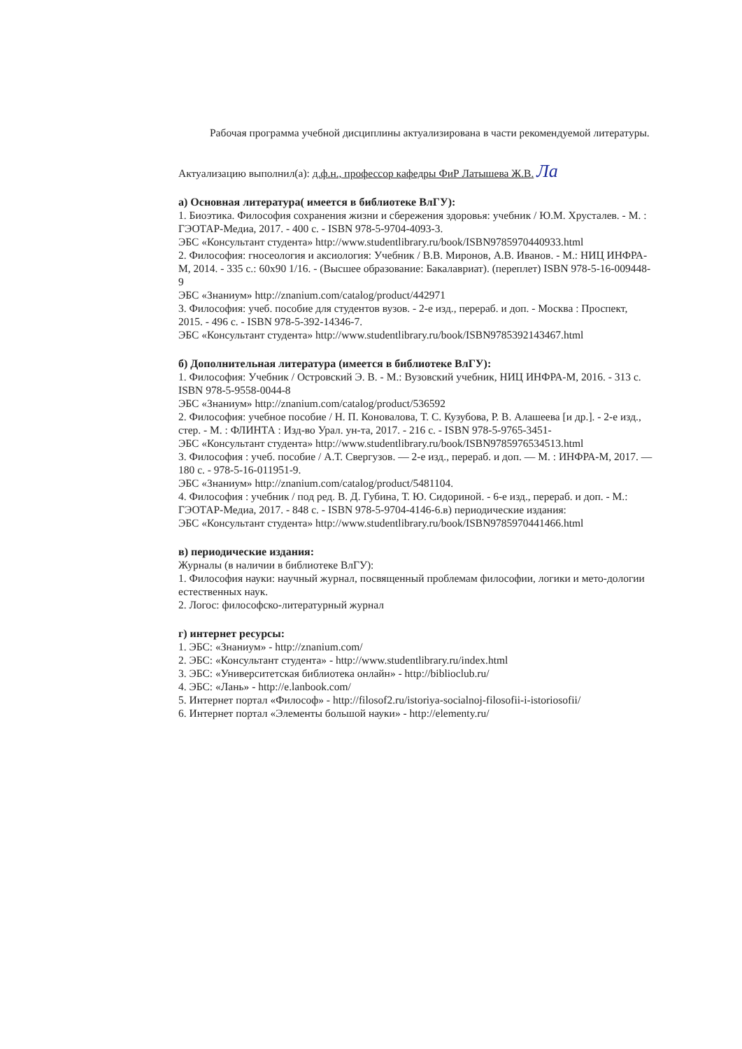Рабочая программа учебной дисциплины актуализирована в части рекомендуемой литературы.
Актуализацию выполнил(а): д.ф.н., профессор кафедры ФиР Латышева Ж.В. Ла
а) Основная литература( имеется в библиотеке ВлГУ):
1. Биоэтика. Философия сохранения жизни и сбережения здоровья: учебник / Ю.М. Хрусталев. - М. : ГЭОТАР-Медиа, 2017. - 400 с. - ISBN 978-5-9704-4093-3.
ЭБС «Консультант студента» http://www.studentlibrary.ru/book/ISBN9785970440933.html
2. Философия: гносеология и аксиология: Учебник / В.В. Миронов, А.В. Иванов. - М.: НИЦ ИНФРА-М, 2014. - 335 с.: 60x90 1/16. - (Высшее образование: Бакалавриат). (переплет) ISBN 978-5-16-009448-9
ЭБС «Знаниум» http://znanium.com/catalog/product/442971
3. Философия: учеб. пособие для студентов вузов. - 2-е изд., перераб. и доп. - Москва : Проспект, 2015. - 496 с. - ISBN 978-5-392-14346-7.
ЭБС «Консультант студента» http://www.studentlibrary.ru/book/ISBN9785392143467.html
б) Дополнительная литература (имеется в библиотеке ВлГУ):
1. Философия: Учебник / Островский Э. В. - М.: Вузовский учебник, НИЦ ИНФРА-М, 2016. - 313 с. ISBN 978-5-9558-0044-8
ЭБС «Знаниум» http://znanium.com/catalog/product/536592
2. Философия: учебное пособие / Н. П. Коновалова, Т. С. Кузубова, Р. В. Алашеева [и др.]. - 2-е изд., стер. - М. : ФЛИНТА : Изд-во Урал. ун-та, 2017. - 216 с. - ISBN 978-5-9765-3451-
ЭБС «Консультант студента» http://www.studentlibrary.ru/book/ISBN9785976534513.html
3. Философия : учеб. пособие / А.Т. Свергузов. — 2-е изд., перераб. и доп. — М. : ИНФРА-М, 2017. — 180 с. - 978-5-16-011951-9.
ЭБС «Знаниум» http://znanium.com/catalog/product/5481104.
4. Философия : учебник / под ред. В. Д. Губина, Т. Ю. Сидориной. - 6-е изд., перераб. и доп. - М.: ГЭОТАР-Медиа, 2017. - 848 с. - ISBN 978-5-9704-4146-6.в) периодические издания:
ЭБС «Консультант студента» http://www.studentlibrary.ru/book/ISBN9785970441466.html
в) периодические издания:
Журналы (в наличии в библиотеке ВлГУ):
1. Философия науки: научный журнал, посвященный проблемам философии, логики и мето-дологии естественных наук.
2. Логос: философско-литературный журнал
г) интернет ресурсы:
1. ЭБС: «Знаниум» - http://znanium.com/
2. ЭБС: «Консультант студента» - http://www.studentlibrary.ru/index.html
3. ЭБС: «Университетская библиотека онлайн» - http://biblioclub.ru/
4. ЭБС: «Лань» - http://e.lanbook.com/
5. Интернет портал «Философ» - http://filosof2.ru/istoriya-socialnoj-filosofii-i-istoriosofii/
6. Интернет портал «Элементы большой науки» - http://elementy.ru/